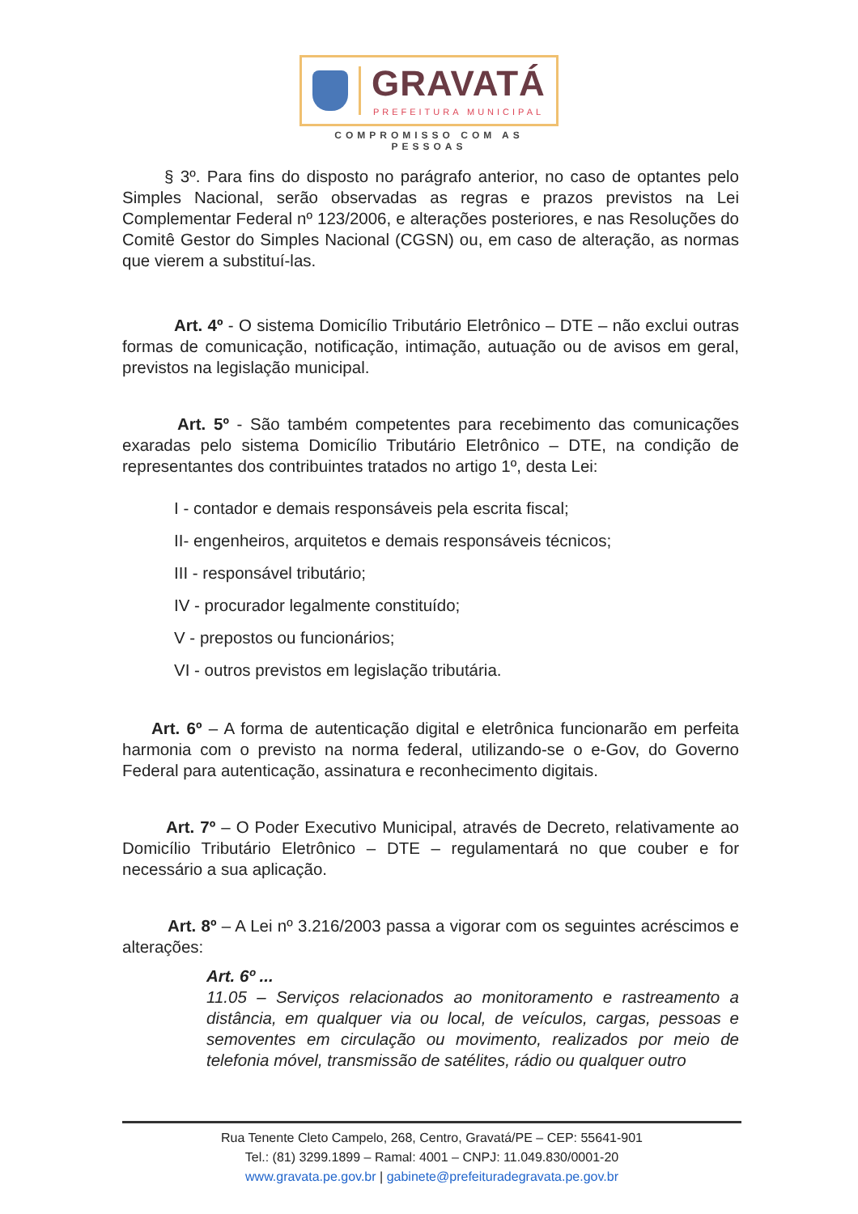GRAVATÁ
PREFEITURA MUNICIPAL
COMPROMISSO COM AS PESSOAS
§ 3º. Para fins do disposto no parágrafo anterior, no caso de optantes pelo Simples Nacional, serão observadas as regras e prazos previstos na Lei Complementar Federal nº 123/2006, e alterações posteriores, e nas Resoluções do Comitê Gestor do Simples Nacional (CGSN) ou, em caso de alteração, as normas que vierem a substituí-las.
Art. 4º - O sistema Domicílio Tributário Eletrônico – DTE – não exclui outras formas de comunicação, notificação, intimação, autuação ou de avisos em geral, previstos na legislação municipal.
Art. 5º - São também competentes para recebimento das comunicações exaradas pelo sistema Domicílio Tributário Eletrônico – DTE, na condição de representantes dos contribuintes tratados no artigo 1º, desta Lei:
I - contador e demais responsáveis pela escrita fiscal;
II- engenheiros, arquitetos e demais responsáveis técnicos;
III - responsável tributário;
IV - procurador legalmente constituído;
V - prepostos ou funcionários;
VI - outros previstos em legislação tributária.
Art. 6º – A forma de autenticação digital e eletrônica funcionarão em perfeita harmonia com o previsto na norma federal, utilizando-se o e-Gov, do Governo Federal para autenticação, assinatura e reconhecimento digitais.
Art. 7º – O Poder Executivo Municipal, através de Decreto, relativamente ao Domicílio Tributário Eletrônico – DTE – regulamentará no que couber e for necessário a sua aplicação.
Art. 8º – A Lei nº 3.216/2003 passa a vigorar com os seguintes acréscimos e alterações:
Art. 6º ...
11.05 – Serviços relacionados ao monitoramento e rastreamento a distância, em qualquer via ou local, de veículos, cargas, pessoas e semoventes em circulação ou movimento, realizados por meio de telefonia móvel, transmissão de satélites, rádio ou qualquer outro
Rua Tenente Cleto Campelo, 268, Centro, Gravatá/PE – CEP: 55641-901
Tel.: (81) 3299.1899 – Ramal: 4001 – CNPJ: 11.049.830/0001-20
www.gravata.pe.gov.br | gabinete@prefeituradegravata.pe.gov.br